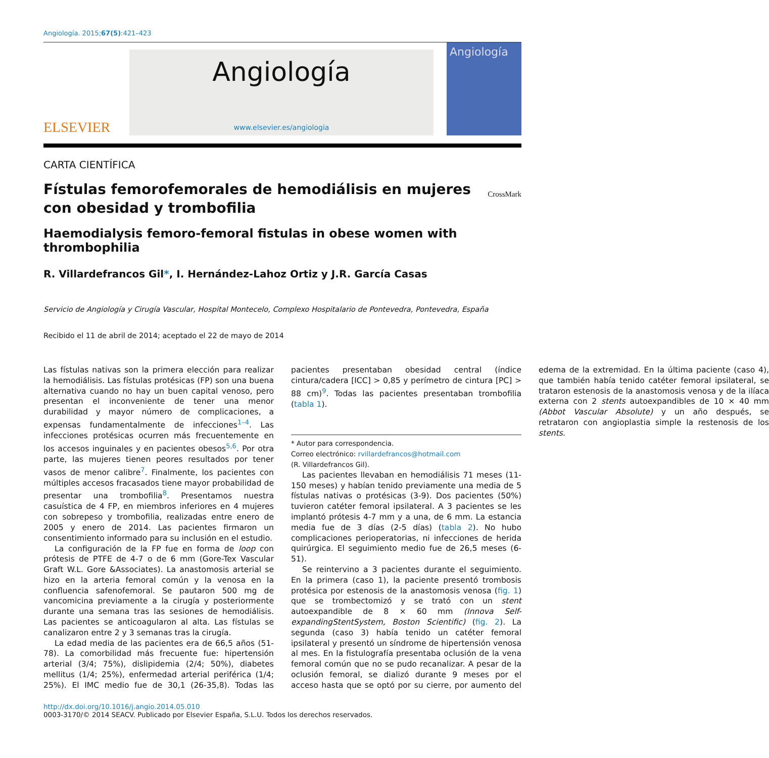Angiología. 2015;67(5):421–423
ELSEVIER
Angiología
www.elsevier.es/angiologia
Angiología
CARTA CIENTÍFICA
Fístulas femorofemorales de hemodiálisis en mujeres con obesidad y trombofilia
CrossMark
Haemodialysis femoro-femoral fistulas in obese women with thrombophilia
R. Villardefrancos Gil*, I. Hernández-Lahoz Ortiz y J.R. García Casas
Servicio de Angiología y Cirugía Vascular, Hospital Montecelo, Complexo Hospitalario de Pontevedra, Pontevedra, España
Recibido el 11 de abril de 2014; aceptado el 22 de mayo de 2014
Las fístulas nativas son la primera elección para realizar la hemodiálisis. Las fístulas protésicas (FP) son una buena alternativa cuando no hay un buen capital venoso, pero presentan el inconveniente de tener una menor durabilidad y mayor número de complicaciones, a expensas fundamentalmente de infecciones<sup>1–4</sup>. Las infecciones protésicas ocurren más frecuentemente en los accesos inguinales y en pacientes obesos<sup>5,6</sup>. Por otra parte, las mujeres tienen peores resultados por tener vasos de menor calibre<sup>7</sup>. Finalmente, los pacientes con múltiples accesos fracasados tiene mayor probabilidad de presentar una trombofilia<sup>8</sup>. Presentamos nuestra casuística de 4 FP, en miembros inferiores en 4 mujeres con sobrepeso y trombofilia, realizadas entre enero de 2005 y enero de 2014. Las pacientes firmaron un consentimiento informado para su inclusión en el estudio.
La configuración de la FP fue en forma de loop con prótesis de PTFE de 4-7 o de 6 mm (Gore-Tex Vascular Graft W.L. Gore &Associates). La anastomosis arterial se hizo en la arteria femoral común y la venosa en la confluencia safenofemoral. Se pautaron 500 mg de vancomicina previamente a la cirugía y posteriormente durante una semana tras las sesiones de hemodiálisis. Las pacientes se anticoagularon al alta. Las fístulas se canalizaron entre 2 y 3 semanas tras la cirugía.
La edad media de las pacientes era de 66,5 años (51-78). La comorbilidad más frecuente fue: hipertensión arterial (3/4; 75%), dislipidemia (2/4; 50%), diabetes mellitus (1/4; 25%), enfermedad arterial periférica (1/4; 25%). El IMC medio fue de 30,1 (26-35,8). Todas las pacientes presentaban obesidad central (índice cintura/cadera [ICC] > 0,85 y perímetro de cintura [PC] > 88 cm)<sup>9</sup>. Todas las pacientes presentaban trombofilia (tabla 1).
* Autor para correspondencia.
Correo electrónico: rvillardefrancos@hotmail.com
(R. Villardefrancos Gil).
Las pacientes llevaban en hemodiálisis 71 meses (11-150 meses) y habían tenido previamente una media de 5 fístulas nativas o protésicas (3-9). Dos pacientes (50%) tuvieron catéter femoral ipsilateral. A 3 pacientes se les implantó prótesis 4-7 mm y a una, de 6 mm. La estancia media fue de 3 días (2-5 días) (tabla 2). No hubo complicaciones perioperatorias, ni infecciones de herida quirúrgica. El seguimiento medio fue de 26,5 meses (6-51).
Se reintervino a 3 pacientes durante el seguimiento. En la primera (caso 1), la paciente presentó trombosis protésica por estenosis de la anastomosis venosa (fig. 1) que se trombectomizó y se trató con un stent autoexpandible de 8 × 60 mm (Innova Self-expandingStentSystem, Boston Scientific) (fig. 2). La segunda (caso 3) había tenido un catéter femoral ipsilateral y presentó un síndrome de hipertensión venosa al mes. En la fistulografía presentaba oclusión de la vena femoral común que no se pudo recanalizar. A pesar de la oclusión femoral, se dializó durante 9 meses por el acceso hasta que se optó por su cierre, por aumento del edema de la extremidad. En la última paciente (caso 4), que también había tenido catéter femoral ipsilateral, se trataron estenosis de la anastomosis venosa y de la ilíaca externa con 2 stents autoexpandibles de 10 × 40 mm (Abbot Vascular Absolute) y un año después, se retrataron con angioplastia simple la restenosis de los stents.
http://dx.doi.org/10.1016/j.angio.2014.05.010
0003-3170/© 2014 SEACV. Publicado por Elsevier España, S.L.U. Todos los derechos reservados.